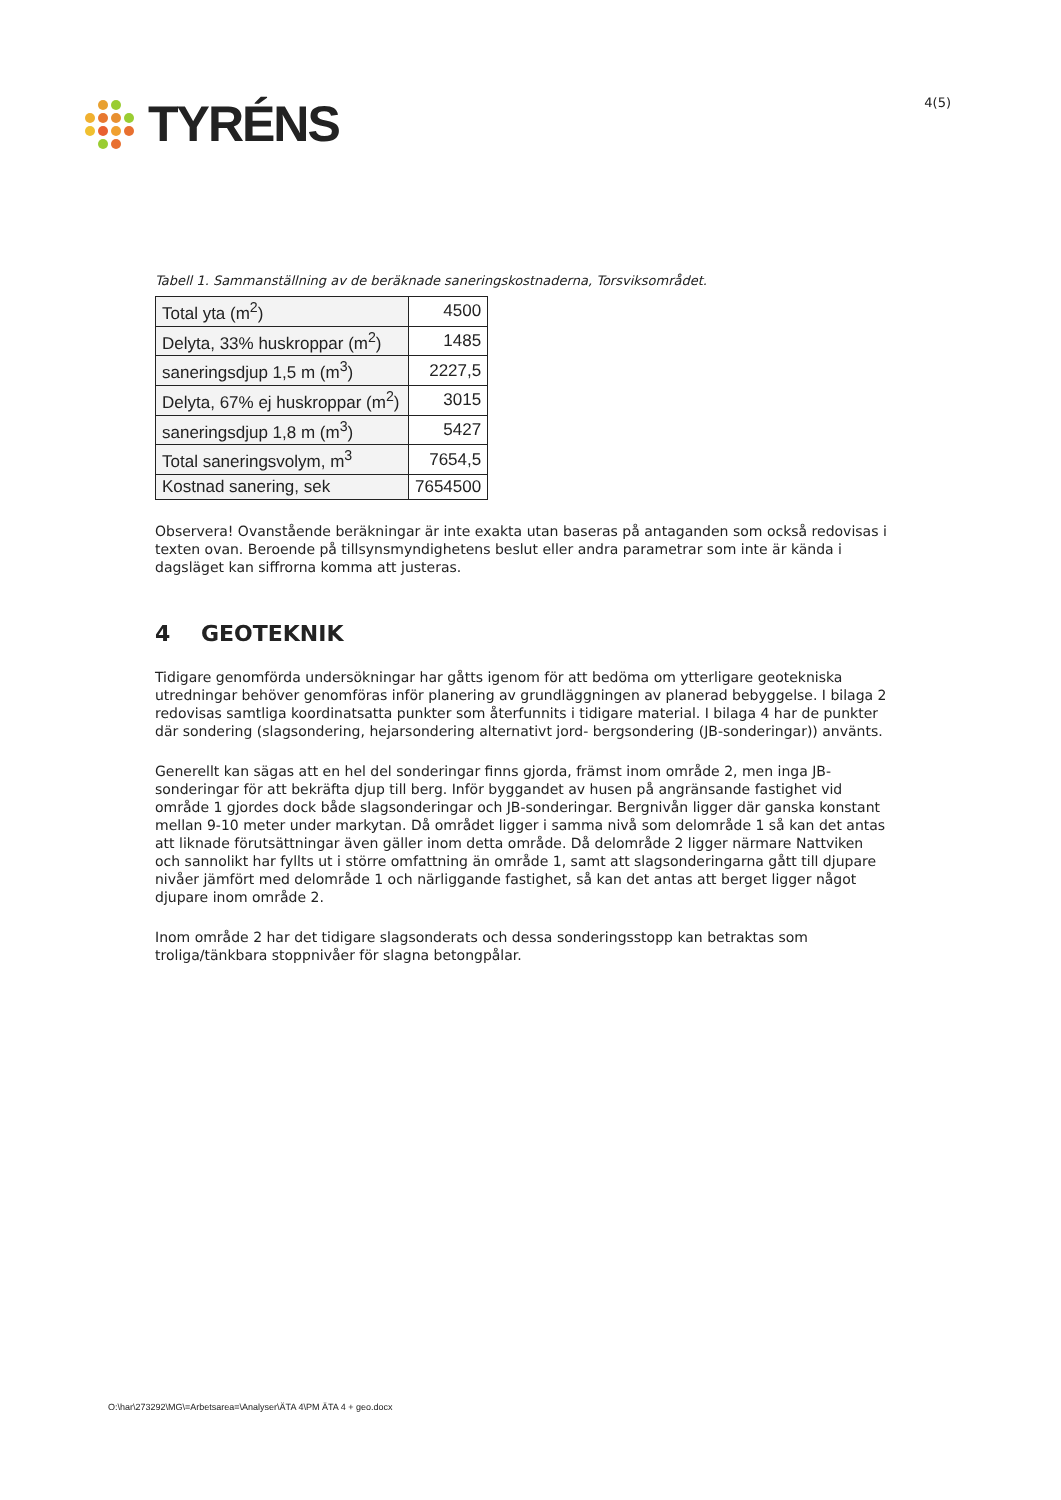TYRÉNS
4(5)
Tabell 1. Sammanställning av de beräknade saneringskostnaderna, Torsviksområdet.
| Total yta (m<sup>2</sup>) | 4500 |
| Delyta, 33% huskroppar (m<sup>2</sup>) | 1485 |
| saneringsdjup 1,5 m (m<sup>3</sup>) | 2227,5 |
| Delyta, 67% ej huskroppar (m<sup>2</sup>) | 3015 |
| saneringsdjup 1,8 m (m<sup>3</sup>) | 5427 |
| Total saneringsvolym, m<sup>3</sup> | 7654,5 |
| Kostnad sanering, sek | 7654500 |
Observera! Ovanstående beräkningar är inte exakta utan baseras på antaganden som också redovisas i texten ovan. Beroende på tillsynsmyndighetens beslut eller andra parametrar som inte är kända i dagsläget kan siffrorna komma att justeras.
4 GEOTEKNIK
Tidigare genomförda undersökningar har gåtts igenom för att bedöma om ytterligare geotekniska utredningar behöver genomföras inför planering av grundläggningen av planerad bebyggelse. I bilaga 2 redovisas samtliga koordinatsatta punkter som återfunnits i tidigare material. I bilaga 4 har de punkter där sondering (slagsondering, hejarsondering alternativt jord- bergsondering (JB-sonderingar)) använts.
Generellt kan sägas att en hel del sonderingar finns gjorda, främst inom område 2, men inga JB-sonderingar för att bekräfta djup till berg. Inför byggandet av husen på angränsande fastighet vid område 1 gjordes dock både slagsonderingar och JB-sonderingar. Bergnivån ligger där ganska konstant mellan 9-10 meter under markytan. Då området ligger i samma nivå som delområde 1 så kan det antas att liknade förutsättningar även gäller inom detta område. Då delområde 2 ligger närmare Nattviken och sannolikt har fyllts ut i större omfattning än område 1, samt att slagsonderingarna gått till djupare nivåer jämfört med delområde 1 och närliggande fastighet, så kan det antas att berget ligger något djupare inom område 2.
Inom område 2 har det tidigare slagsonderats och dessa sonderingsstopp kan betraktas som troliga/tänkbara stoppnivåer för slagna betongpålar.
O:\har\273292\MG\=Arbetsarea=\Analyser\ÄTA 4\PM ÄTA 4 + geo.docx